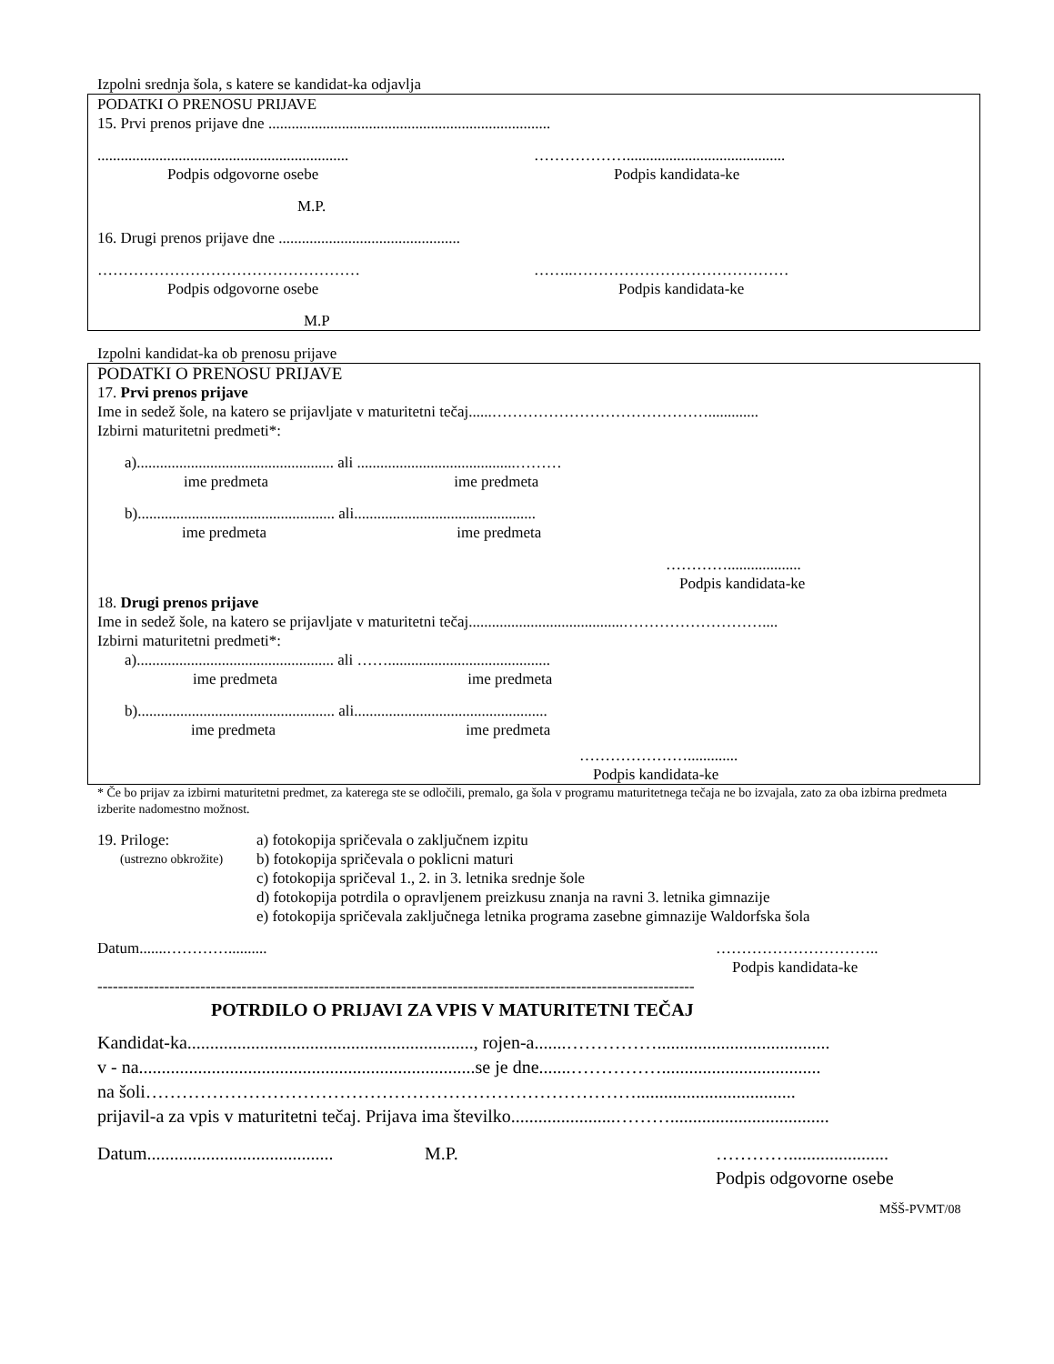Izpolni srednja šola, s katere se kandidat-ka odjavlja
PODATKI O PRENOSU PRIJAVE
15. Prvi prenos prijave dne .........................................................................
.................................................................
……………….........................................
Podpis odgovorne osebe Podpis kandidata-ke
M.P.
16. Drugi prenos prijave dne ...............................................
…………………………………………… ……..……………………………………
Podpis odgovorne osebe Podpis kandidata-ke
M.P
Izpolni kandidat-ka ob prenosu prijave
PODATKI O PRENOSU PRIJAVE
17. Prvi prenos prijave
Ime in sedež šole, na katero se prijavljate v maturitetni tečaj......…………………………………….............
Izbirni maturitetni predmeti*:
a)................................................... ali .........................................………
ime predmeta ime predmeta
b)................................................... ali...............................................
ime predmeta ime predmeta
…………...................
Podpis kandidata-ke
18. Drugi prenos prijave
Ime in sedež šole, na katero se prijavljate v maturitetni tečaj........................................………………………....
Izbirni maturitetni predmeti*:
a)................................................... ali ……..........................................
ime predmeta ime predmeta
b)................................................... ali..................................................
ime predmeta ime predmeta
………………….............
Podpis kandidata-ke
* Če bo prijav za izbirni maturitetni predmet, za katerega ste se odločili, premalo, ga šola v programu maturitetnega tečaja ne bo izvajala, zato za oba izbirna predmeta izberite nadomestno možnost.
19. Priloge:
(ustrezno obkrožite)
a) fotokopija spričevala o zaključnem izpitu
b) fotokopija spričevala o poklicni maturi
c) fotokopija spričeval 1., 2. in 3. letnika srednje šole
d) fotokopija potrdila o opravljenem preizkusu znanja na ravni 3. letnika gimnazije
e) fotokopija spričevala zaključnega letnika programa zasebne gimnazije Waldorfska šola
Datum.......………….......... …………………………..
Podpis kandidata-ke
--------------------------------------------------------------------------------------------------------------------
POTRDILO O PRIJAVI ZA VPIS V MATURITETNI TEČAJ
Kandidat-ka..............................................................., rojen-a.......……………......................................
v - na..........................................................................se je dne.......……………...................................
na šoli………………………………………………………………………...................................
prijavil-a za vpis v maturitetni tečaj. Prijava ima številko.......................………...................................
Datum.........................................
M.P. …………......................
Podpis odgovorne osebe
MŠŠ-PVMT/08